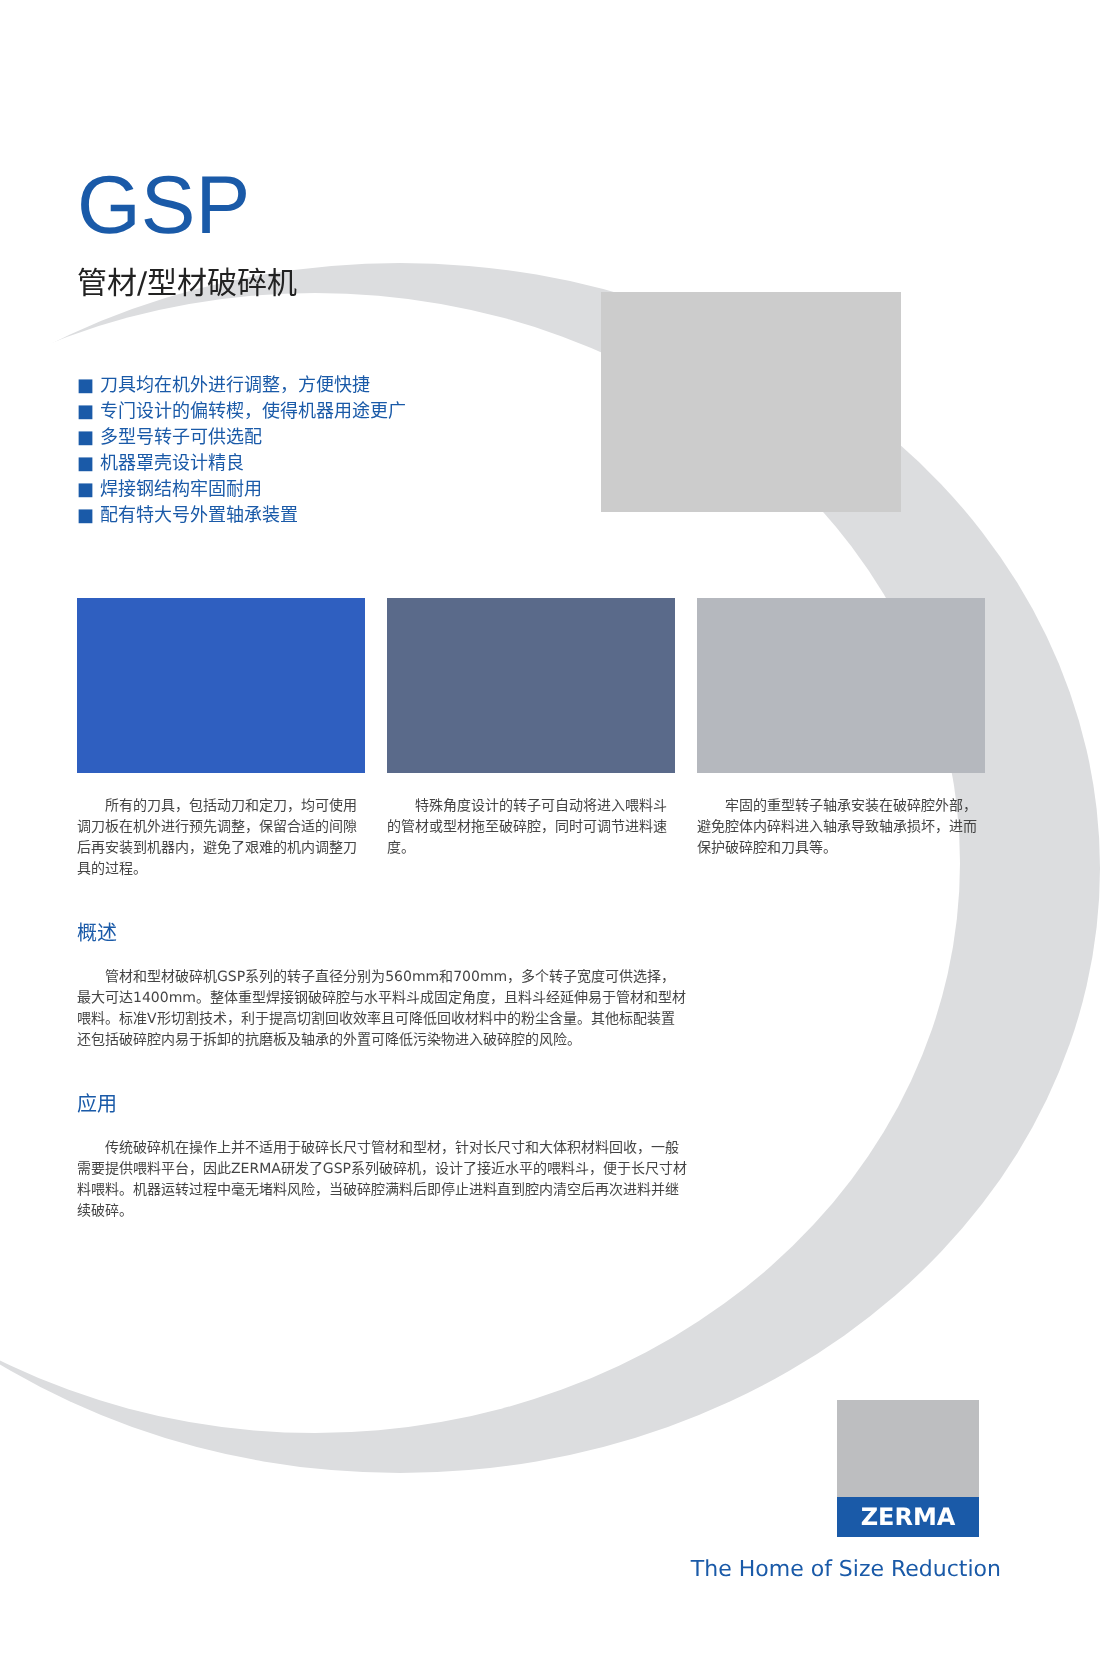GSP
管材/型材破碎机
■ 刀具均在机外进行调整，方便快捷
■ 专门设计的偏转楔，使得机器用途更广
■ 多型号转子可供选配
■ 机器罩壳设计精良
■ 焊接钢结构牢固耐用
■ 配有特大号外置轴承装置
所有的刀具，包括动刀和定刀，均可使用调刀板在机外进行预先调整，保留合适的间隙后再安装到机器内，避免了艰难的机内调整刀具的过程。
特殊角度设计的转子可自动将进入喂料斗的管材或型材拖至破碎腔，同时可调节进料速度。
牢固的重型转子轴承安装在破碎腔外部，避免腔体内碎料进入轴承导致轴承损坏，进而保护破碎腔和刀具等。
概述
管材和型材破碎机GSP系列的转子直径分别为560mm和700mm，多个转子宽度可供选择，最大可达1400mm。整体重型焊接钢破碎腔与水平料斗成固定角度，且料斗经延伸易于管材和型材喂料。标准V形切割技术，利于提高切割回收效率且可降低回收材料中的粉尘含量。其他标配装置还包括破碎腔内易于拆卸的抗磨板及轴承的外置可降低污染物进入破碎腔的风险。
应用
传统破碎机在操作上并不适用于破碎长尺寸管材和型材，针对长尺寸和大体积材料回收，一般需要提供喂料平台，因此ZERMA研发了GSP系列破碎机，设计了接近水平的喂料斗，便于长尺寸材料喂料。机器运转过程中毫无堵料风险，当破碎腔满料后即停止进料直到腔内清空后再次进料并继续破碎。
ZERMA
The Home of Size Reduction